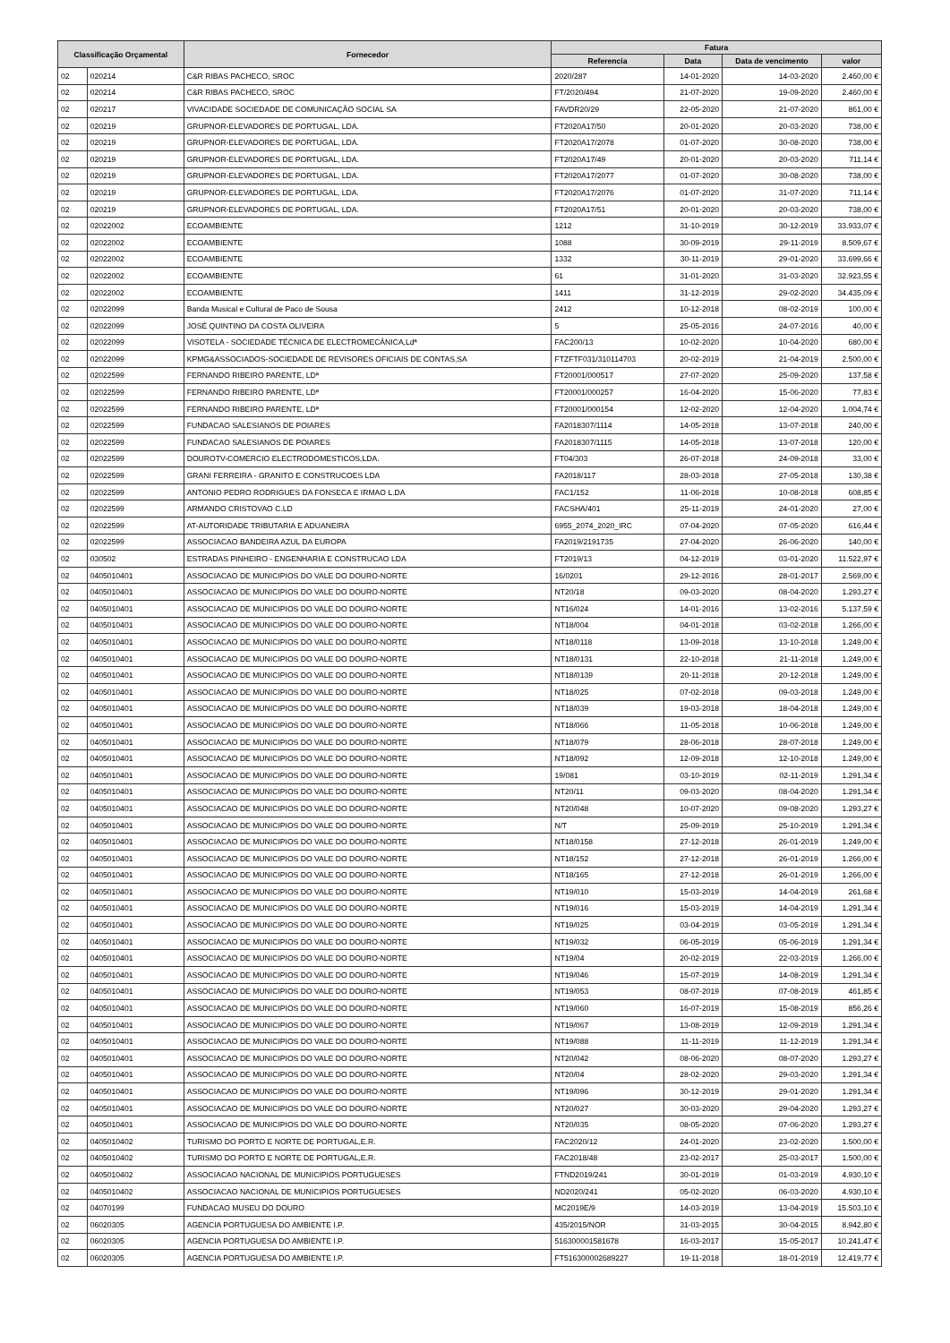| Classificação Orçamental | | Fornecedor | Fatura | | | |
| --- | --- | --- | --- | --- | --- | --- |
| | | | Referencia | Data | Data de vencimento | valor |
| 02 | 020214 | C&R RIBAS PACHECO, SROC | 2020/287 | 14-01-2020 | 14-03-2020 | 2.460,00 € |
| 02 | 020214 | C&R RIBAS PACHECO, SROC | FT/2020/494 | 21-07-2020 | 19-09-2020 | 2.460,00 € |
| 02 | 020217 | VIVACIDADE SOCIEDADE DE COMUNICAÇÃO SOCIAL SA | FAVDR20/29 | 22-05-2020 | 21-07-2020 | 861,00 € |
| 02 | 020219 | GRUPNOR-ELEVADORES DE PORTUGAL, LDA. | FT2020A17/50 | 20-01-2020 | 20-03-2020 | 738,00 € |
| 02 | 020219 | GRUPNOR-ELEVADORES DE PORTUGAL, LDA. | FT2020A17/2078 | 01-07-2020 | 30-08-2020 | 738,00 € |
| 02 | 020219 | GRUPNOR-ELEVADORES DE PORTUGAL, LDA. | FT2020A17/49 | 20-01-2020 | 20-03-2020 | 711,14 € |
| 02 | 020219 | GRUPNOR-ELEVADORES DE PORTUGAL, LDA. | FT2020A17/2077 | 01-07-2020 | 30-08-2020 | 738,00 € |
| 02 | 020219 | GRUPNOR-ELEVADORES DE PORTUGAL, LDA. | FT2020A17/2076 | 01-07-2020 | 31-07-2020 | 711,14 € |
| 02 | 020219 | GRUPNOR-ELEVADORES DE PORTUGAL, LDA. | FT2020A17/51 | 20-01-2020 | 20-03-2020 | 738,00 € |
| 02 | 02022002 | ECOAMBIENTE | 1212 | 31-10-2019 | 30-12-2019 | 33.933,07 € |
| 02 | 02022002 | ECOAMBIENTE | 1088 | 30-09-2019 | 29-11-2019 | 8.509,67 € |
| 02 | 02022002 | ECOAMBIENTE | 1332 | 30-11-2019 | 29-01-2020 | 33.699,66 € |
| 02 | 02022002 | ECOAMBIENTE | 61 | 31-01-2020 | 31-03-2020 | 32.923,55 € |
| 02 | 02022002 | ECOAMBIENTE | 1411 | 31-12-2019 | 29-02-2020 | 34.435,09 € |
| 02 | 02022099 | Banda Musical e Cultural de Paco de Sousa | 2412 | 10-12-2018 | 08-02-2019 | 100,00 € |
| 02 | 02022099 | JOSÉ QUINTINO DA COSTA OLIVEIRA | 5 | 25-05-2016 | 24-07-2016 | 40,00 € |
| 02 | 02022099 | VISOTELA - SOCIEDADE TÉCNICA DE ELECTROMECÂNICA,Ldª | FAC200/13 | 10-02-2020 | 10-04-2020 | 680,00 € |
| 02 | 02022099 | KPMG&ASSOCIADOS-SOCIEDADE DE REVISORES OFICIAIS DE CONTAS,SA | FTZFTF031/310114703 | 20-02-2019 | 21-04-2019 | 2.500,00 € |
| 02 | 02022599 | FERNANDO RIBEIRO PARENTE, LDª | FT20001/000517 | 27-07-2020 | 25-09-2020 | 137,58 € |
| 02 | 02022599 | FERNANDO RIBEIRO PARENTE, LDª | FT20001/000257 | 16-04-2020 | 15-06-2020 | 77,83 € |
| 02 | 02022599 | FERNANDO RIBEIRO PARENTE, LDª | FT20001/000154 | 12-02-2020 | 12-04-2020 | 1.004,74 € |
| 02 | 02022599 | FUNDACAO SALESIANOS DE POIARES | FA2018307/1114 | 14-05-2018 | 13-07-2018 | 240,00 € |
| 02 | 02022599 | FUNDACAO SALESIANOS DE POIARES | FA2018307/1115 | 14-05-2018 | 13-07-2018 | 120,00 € |
| 02 | 02022599 | DOUROTV-COMERCIO ELECTRODOMESTICOS,LDA. | FT04/303 | 26-07-2018 | 24-09-2018 | 33,00 € |
| 02 | 02022599 | GRANI FERREIRA - GRANITO E CONSTRUCOES LDA | FA2018/117 | 28-03-2018 | 27-05-2018 | 130,38 € |
| 02 | 02022599 | ANTONIO PEDRO RODRIGUES DA FONSECA E IRMAO L.DA | FAC1/152 | 11-06-2018 | 10-08-2018 | 608,85 € |
| 02 | 02022599 | ARMANDO CRISTOVAO C.LD | FACSHA/401 | 25-11-2019 | 24-01-2020 | 27,00 € |
| 02 | 02022599 | AT-AUTORIDADE TRIBUTARIA E ADUANEIRA | 6955_2074_2020_IRC | 07-04-2020 | 07-05-2020 | 616,44 € |
| 02 | 02022599 | ASSOCIACAO BANDEIRA AZUL DA EUROPA | FA2019/2191735 | 27-04-2020 | 26-06-2020 | 140,00 € |
| 02 | 030502 | ESTRADAS PINHEIRO - ENGENHARIA E CONSTRUCAO LDA | FT2019/13 | 04-12-2019 | 03-01-2020 | 11.522,97 € |
| 02 | 0405010401 | ASSOCIACAO DE MUNICIPIOS DO VALE DO DOURO-NORTE | 16/0201 | 29-12-2016 | 28-01-2017 | 2.569,00 € |
| 02 | 0405010401 | ASSOCIACAO DE MUNICIPIOS DO VALE DO DOURO-NORTE | NT20/18 | 09-03-2020 | 08-04-2020 | 1.293,27 € |
| 02 | 0405010401 | ASSOCIACAO DE MUNICIPIOS DO VALE DO DOURO-NORTE | NT16/024 | 14-01-2016 | 13-02-2016 | 5.137,59 € |
| 02 | 0405010401 | ASSOCIACAO DE MUNICIPIOS DO VALE DO DOURO-NORTE | NT18/004 | 04-01-2018 | 03-02-2018 | 1.266,00 € |
| 02 | 0405010401 | ASSOCIACAO DE MUNICIPIOS DO VALE DO DOURO-NORTE | NT18/0118 | 13-09-2018 | 13-10-2018 | 1.249,00 € |
| 02 | 0405010401 | ASSOCIACAO DE MUNICIPIOS DO VALE DO DOURO-NORTE | NT18/0131 | 22-10-2018 | 21-11-2018 | 1.249,00 € |
| 02 | 0405010401 | ASSOCIACAO DE MUNICIPIOS DO VALE DO DOURO-NORTE | NT18/0139 | 20-11-2018 | 20-12-2018 | 1.249,00 € |
| 02 | 0405010401 | ASSOCIACAO DE MUNICIPIOS DO VALE DO DOURO-NORTE | NT18/025 | 07-02-2018 | 09-03-2018 | 1.249,00 € |
| 02 | 0405010401 | ASSOCIACAO DE MUNICIPIOS DO VALE DO DOURO-NORTE | NT18/039 | 19-03-2018 | 18-04-2018 | 1.249,00 € |
| 02 | 0405010401 | ASSOCIACAO DE MUNICIPIOS DO VALE DO DOURO-NORTE | NT18/066 | 11-05-2018 | 10-06-2018 | 1.249,00 € |
| 02 | 0405010401 | ASSOCIACAO DE MUNICIPIOS DO VALE DO DOURO-NORTE | NT18/079 | 28-06-2018 | 28-07-2018 | 1.249,00 € |
| 02 | 0405010401 | ASSOCIACAO DE MUNICIPIOS DO VALE DO DOURO-NORTE | NT18/092 | 12-09-2018 | 12-10-2018 | 1.249,00 € |
| 02 | 0405010401 | ASSOCIACAO DE MUNICIPIOS DO VALE DO DOURO-NORTE | 19/081 | 03-10-2019 | 02-11-2019 | 1.291,34 € |
| 02 | 0405010401 | ASSOCIACAO DE MUNICIPIOS DO VALE DO DOURO-NORTE | NT20/11 | 09-03-2020 | 08-04-2020 | 1.291,34 € |
| 02 | 0405010401 | ASSOCIACAO DE MUNICIPIOS DO VALE DO DOURO-NORTE | NT20/048 | 10-07-2020 | 09-08-2020 | 1.293,27 € |
| 02 | 0405010401 | ASSOCIACAO DE MUNICIPIOS DO VALE DO DOURO-NORTE | N/T | 25-09-2019 | 25-10-2019 | 1.291,34 € |
| 02 | 0405010401 | ASSOCIACAO DE MUNICIPIOS DO VALE DO DOURO-NORTE | NT18/0158 | 27-12-2018 | 26-01-2019 | 1.249,00 € |
| 02 | 0405010401 | ASSOCIACAO DE MUNICIPIOS DO VALE DO DOURO-NORTE | NT18/152 | 27-12-2018 | 26-01-2019 | 1.266,00 € |
| 02 | 0405010401 | ASSOCIACAO DE MUNICIPIOS DO VALE DO DOURO-NORTE | NT18/165 | 27-12-2018 | 26-01-2019 | 1.266,00 € |
| 02 | 0405010401 | ASSOCIACAO DE MUNICIPIOS DO VALE DO DOURO-NORTE | NT19/010 | 15-03-2019 | 14-04-2019 | 261,68 € |
| 02 | 0405010401 | ASSOCIACAO DE MUNICIPIOS DO VALE DO DOURO-NORTE | NT19/016 | 15-03-2019 | 14-04-2019 | 1.291,34 € |
| 02 | 0405010401 | ASSOCIACAO DE MUNICIPIOS DO VALE DO DOURO-NORTE | NT19/025 | 03-04-2019 | 03-05-2019 | 1.291,34 € |
| 02 | 0405010401 | ASSOCIACAO DE MUNICIPIOS DO VALE DO DOURO-NORTE | NT19/032 | 06-05-2019 | 05-06-2019 | 1.291,34 € |
| 02 | 0405010401 | ASSOCIACAO DE MUNICIPIOS DO VALE DO DOURO-NORTE | NT19/04 | 20-02-2019 | 22-03-2019 | 1.266,00 € |
| 02 | 0405010401 | ASSOCIACAO DE MUNICIPIOS DO VALE DO DOURO-NORTE | NT19/046 | 15-07-2019 | 14-08-2019 | 1.291,34 € |
| 02 | 0405010401 | ASSOCIACAO DE MUNICIPIOS DO VALE DO DOURO-NORTE | NT19/053 | 08-07-2019 | 07-08-2019 | 461,85 € |
| 02 | 0405010401 | ASSOCIACAO DE MUNICIPIOS DO VALE DO DOURO-NORTE | NT19/060 | 16-07-2019 | 15-08-2019 | 856,26 € |
| 02 | 0405010401 | ASSOCIACAO DE MUNICIPIOS DO VALE DO DOURO-NORTE | NT19/067 | 13-08-2019 | 12-09-2019 | 1.291,34 € |
| 02 | 0405010401 | ASSOCIACAO DE MUNICIPIOS DO VALE DO DOURO-NORTE | NT19/088 | 11-11-2019 | 11-12-2019 | 1.291,34 € |
| 02 | 0405010401 | ASSOCIACAO DE MUNICIPIOS DO VALE DO DOURO-NORTE | NT20/042 | 08-06-2020 | 08-07-2020 | 1.293,27 € |
| 02 | 0405010401 | ASSOCIACAO DE MUNICIPIOS DO VALE DO DOURO-NORTE | NT20/04 | 28-02-2020 | 29-03-2020 | 1.291,34 € |
| 02 | 0405010401 | ASSOCIACAO DE MUNICIPIOS DO VALE DO DOURO-NORTE | NT19/096 | 30-12-2019 | 29-01-2020 | 1.291,34 € |
| 02 | 0405010401 | ASSOCIACAO DE MUNICIPIOS DO VALE DO DOURO-NORTE | NT20/027 | 30-03-2020 | 29-04-2020 | 1.293,27 € |
| 02 | 0405010401 | ASSOCIACAO DE MUNICIPIOS DO VALE DO DOURO-NORTE | NT20/035 | 08-05-2020 | 07-06-2020 | 1.293,27 € |
| 02 | 0405010402 | TURISMO DO PORTO E NORTE DE PORTUGAL,E.R. | FAC2020/12 | 24-01-2020 | 23-02-2020 | 1.500,00 € |
| 02 | 0405010402 | TURISMO DO PORTO E NORTE DE PORTUGAL,E.R. | FAC2018/48 | 23-02-2017 | 25-03-2017 | 1.500,00 € |
| 02 | 0405010402 | ASSOCIACAO NACIONAL DE MUNICIPIOS PORTUGUESES | FTND2019/241 | 30-01-2019 | 01-03-2019 | 4.930,10 € |
| 02 | 0405010402 | ASSOCIACAO NACIONAL DE MUNICIPIOS PORTUGUESES | ND2020/241 | 05-02-2020 | 06-03-2020 | 4.930,10 € |
| 02 | 04070199 | FUNDACAO MUSEU DO DOURO | MC2019E/9 | 14-03-2019 | 13-04-2019 | 15.503,10 € |
| 02 | 06020305 | AGENCIA PORTUGUESA DO AMBIENTE I.P. | 435/2015/NOR | 31-03-2015 | 30-04-2015 | 8.942,80 € |
| 02 | 06020305 | AGENCIA PORTUGUESA DO AMBIENTE I.P. | 516300001581678 | 16-03-2017 | 15-05-2017 | 10.241,47 € |
| 02 | 06020305 | AGENCIA PORTUGUESA DO AMBIENTE I.P. | FT516300002689227 | 19-11-2018 | 18-01-2019 | 12.419,77 € |